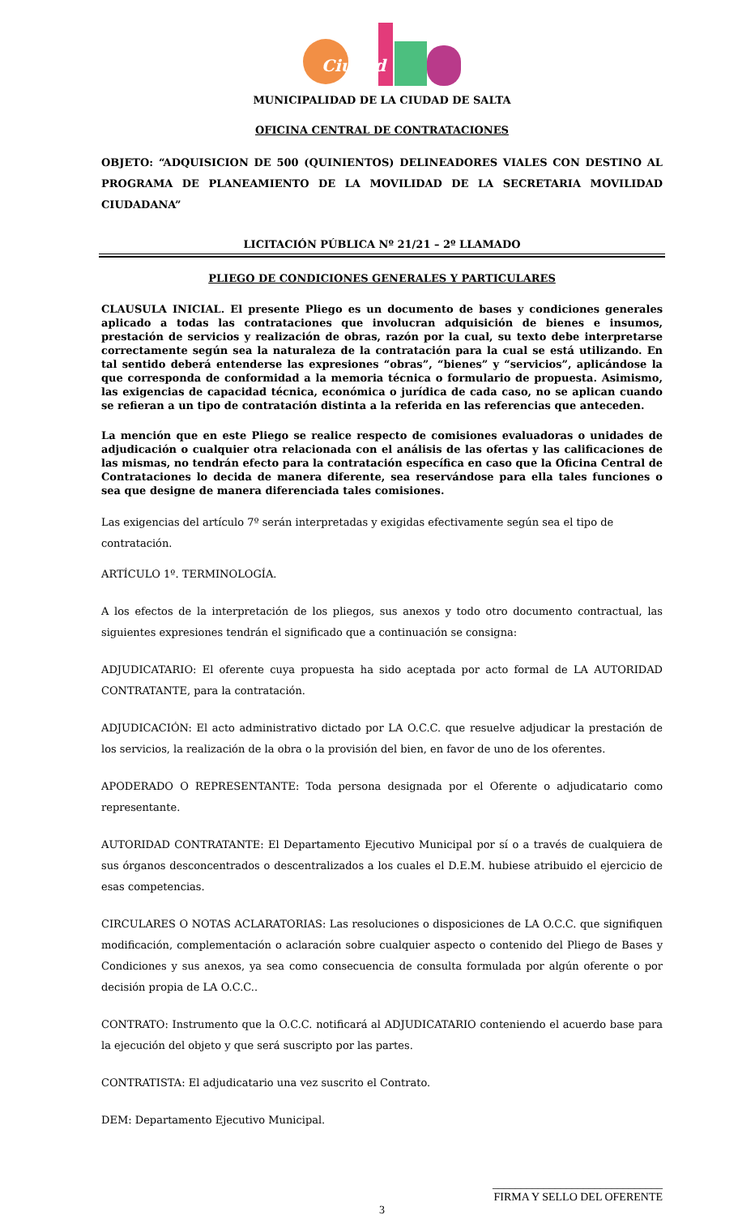Ciudad
MUNICIPALIDAD DE LA CIUDAD DE SALTA
OFICINA CENTRAL DE CONTRATACIONES
OBJETO: “ADQUISICION DE 500 (QUINIENTOS) DELINEADORES VIALES CON DESTINO AL PROGRAMA DE PLANEAMIENTO DE LA MOVILIDAD DE LA SECRETARIA MOVILIDAD CIUDADANA”
LICITACIÓN PÚBLICA Nº 21/21 – 2º LLAMADO
PLIEGO DE CONDICIONES GENERALES Y PARTICULARES
CLAUSULA INICIAL. El presente Pliego es un documento de bases y condiciones generales aplicado a todas las contrataciones que involucran adquisición de bienes e insumos, prestación de servicios y realización de obras, razón por la cual, su texto debe interpretarse correctamente según sea la naturaleza de la contratación para la cual se está utilizando. En tal sentido deberá entenderse las expresiones “obras”, “bienes” y “servicios”, aplicándose la que corresponda de conformidad a la memoria técnica o formulario de propuesta. Asimismo, las exigencias de capacidad técnica, económica o jurídica de cada caso, no se aplican cuando se refieran a un tipo de contratación distinta a la referida en las referencias que anteceden.
La mención que en este Pliego se realice respecto de comisiones evaluadoras o unidades de adjudicación o cualquier otra relacionada con el análisis de las ofertas y las calificaciones de las mismas, no tendrán efecto para la contratación específica en caso que la Oficina Central de Contrataciones lo decida de manera diferente, sea reservándose para ella tales funciones o sea que designe de manera diferenciada tales comisiones.
Las exigencias del artículo 7º serán interpretadas y exigidas efectivamente según sea el tipo de contratación.
ARTÍCULO 1º. TERMINOLOGÍA.
A los efectos de la interpretación de los pliegos, sus anexos y todo otro documento contractual, las siguientes expresiones tendrán el significado que a continuación se consigna:
ADJUDICATARIO: El oferente cuya propuesta ha sido aceptada por acto formal de LA AUTORIDAD CONTRATANTE, para la contratación.
ADJUDICACIÓN: El acto administrativo dictado por LA O.C.C. que resuelve adjudicar la prestación de los servicios, la realización de la obra o la provisión del bien, en favor de uno de los oferentes.
APODERADO O REPRESENTANTE: Toda persona designada por el Oferente o adjudicatario como representante.
AUTORIDAD CONTRATANTE: El Departamento Ejecutivo Municipal por sí o a través de cualquiera de sus órganos desconcentrados o descentralizados a los cuales el D.E.M. hubiese atribuido el ejercicio de esas competencias.
CIRCULARES O NOTAS ACLARATORIAS: Las resoluciones o disposiciones de LA O.C.C. que signifiquen modificación, complementación o aclaración sobre cualquier aspecto o contenido del Pliego de Bases y Condiciones y sus anexos, ya sea como consecuencia de consulta formulada por algún oferente o por decisión propia de LA O.C.C..
CONTRATO: Instrumento que la O.C.C. notificará al ADJUDICATARIO conteniendo el acuerdo base para la ejecución del objeto y que será suscripto por las partes.
CONTRATISTA: El adjudicatario una vez suscrito el Contrato.
DEM: Departamento Ejecutivo Municipal.
______________________________
FIRMA Y SELLO DEL OFERENTE
3